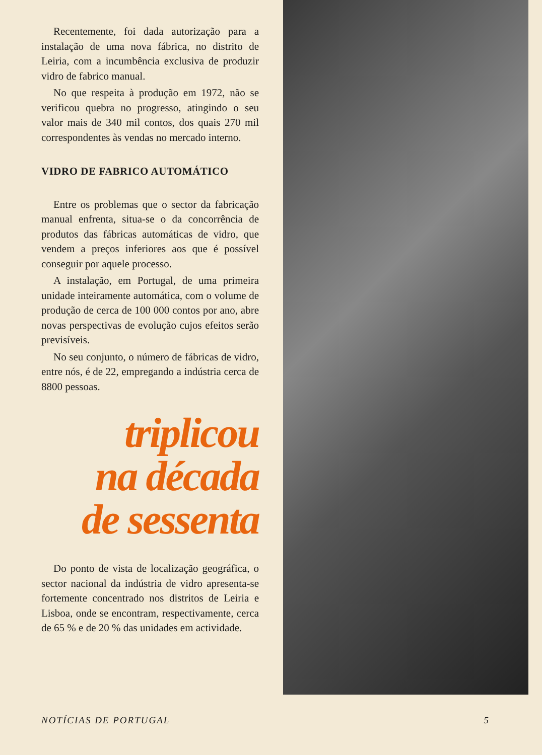Recentemente, foi dada autorização para a instalação de uma nova fábrica, no distrito de Leiria, com a incumbência exclusiva de produzir vidro de fabrico manual.
No que respeita à produção em 1972, não se verificou quebra no progresso, atingindo o seu valor mais de 340 mil contos, dos quais 270 mil correspondentes às vendas no mercado interno.
VIDRO DE FABRICO AUTOMÁTICO
Entre os problemas que o sector da fabricação manual enfrenta, situa-se o da concorrência de produtos das fábricas automáticas de vidro, que vendem a preços inferiores aos que é possível conseguir por aquele processo.
A instalação, em Portugal, de uma primeira unidade inteiramente automática, com o volume de produção de cerca de 100 000 contos por ano, abre novas perspectivas de evolução cujos efeitos serão previsíveis.
No seu conjunto, o número de fábricas de vidro, entre nós, é de 22, empregando a indústria cerca de 8800 pessoas.
triplicou
na década
de sessenta
Do ponto de vista de localização geográfica, o sector nacional da indústria de vidro apresenta-se fortemente concentrado nos distritos de Leiria e Lisboa, onde se encontram, respectivamente, cerca de 65 % e de 20 % das unidades em actividade.
NOTÍCIAS DE PORTUGAL 5